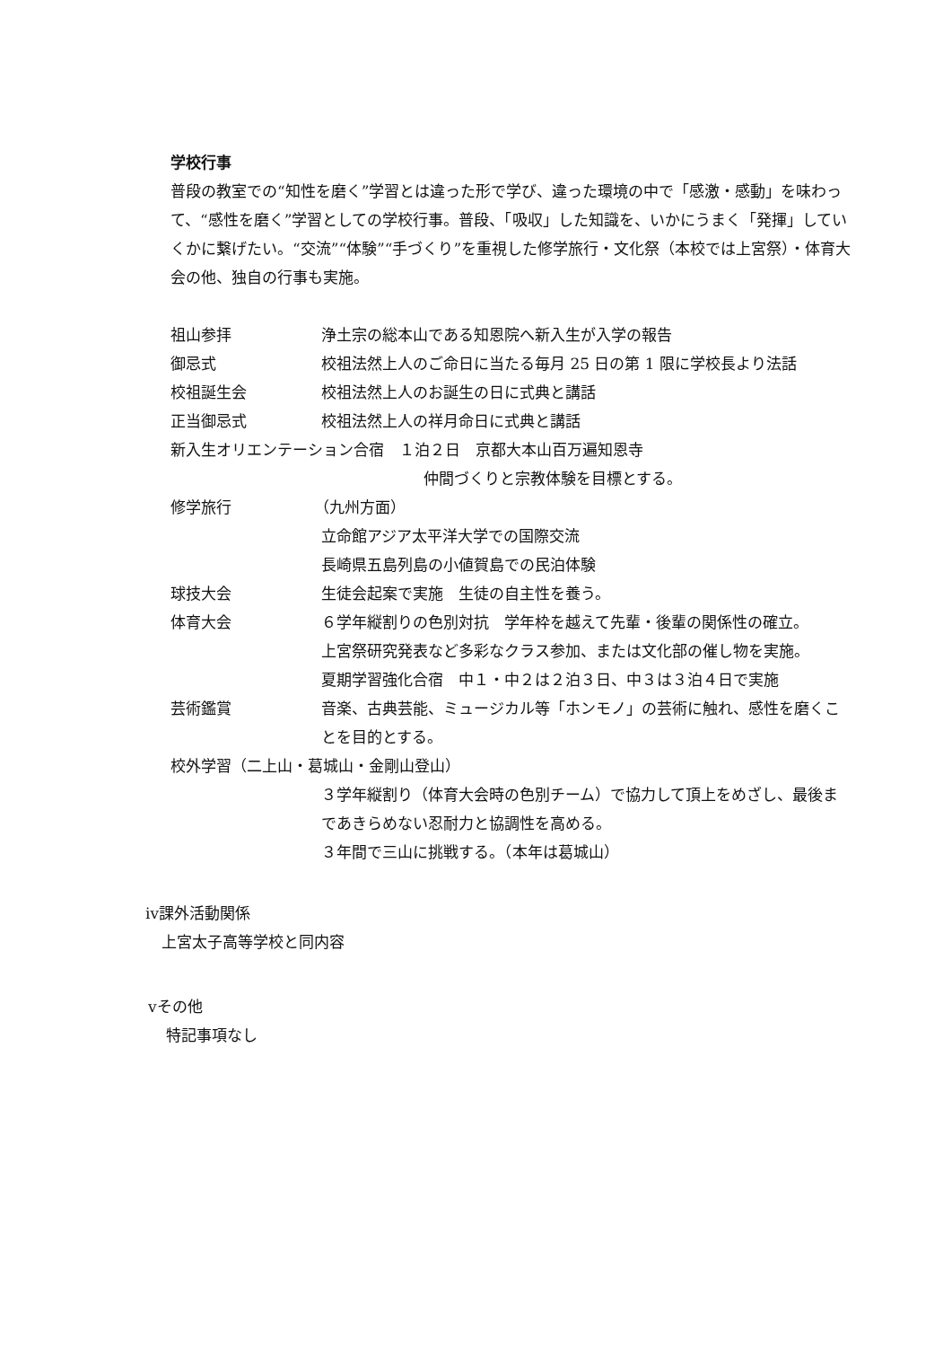学校行事
普段の教室での“知性を磨く”学習とは違った形で学び、違った環境の中で「感激・感動」を味わって、“感性を磨く”学習としての学校行事。普段、「吸収」した知識を、いかにうまく「発揮」していくかに繋げたい。“交流”“体験”“手づくり”を重視した修学旅行・文化祭（本校では上宮祭）・体育大会の他、独自の行事も実施。
祖山参拝 浄土宗の総本山である知恩院へ新入生が入学の報告
御忌式 校祖法然上人のご命日に当たる毎月 25 日の第 1 限に学校長より法話
校祖誕生会 校祖法然上人のお誕生の日に式典と講話
正当御忌式 校祖法然上人の祥月命日に式典と講話
新入生オリエンテーション合宿　１泊２日　京都大本山百万遍知恩寺
仲間づくりと宗教体験を目標とする。
修学旅行 （九州方面）
立命館アジア太平洋大学での国際交流
長崎県五島列島の小値賀島での民泊体験
球技大会 生徒会起案で実施　生徒の自主性を養う。
体育大会 ６学年縦割りの色別対抗　学年枠を越えて先輩・後輩の関係性の確立。
上宮祭研究発表など多彩なクラス参加、または文化部の催し物を実施。
夏期学習強化合宿　中１・中２は２泊３日、中３は３泊４日で実施
芸術鑑賞 音楽、古典芸能、ミュージカル等「ホンモノ」の芸術に触れ、感性を磨くことを目的とする。
校外学習（二上山・葛城山・金剛山登山）
３学年縦割り（体育大会時の色別チーム）で協力して頂上をめざし、最後まであきらめない忍耐力と協調性を高める。
３年間で三山に挑戦する。（本年は葛城山）
ⅳ課外活動関係
上宮太子高等学校と同内容
ⅴその他
特記事項なし